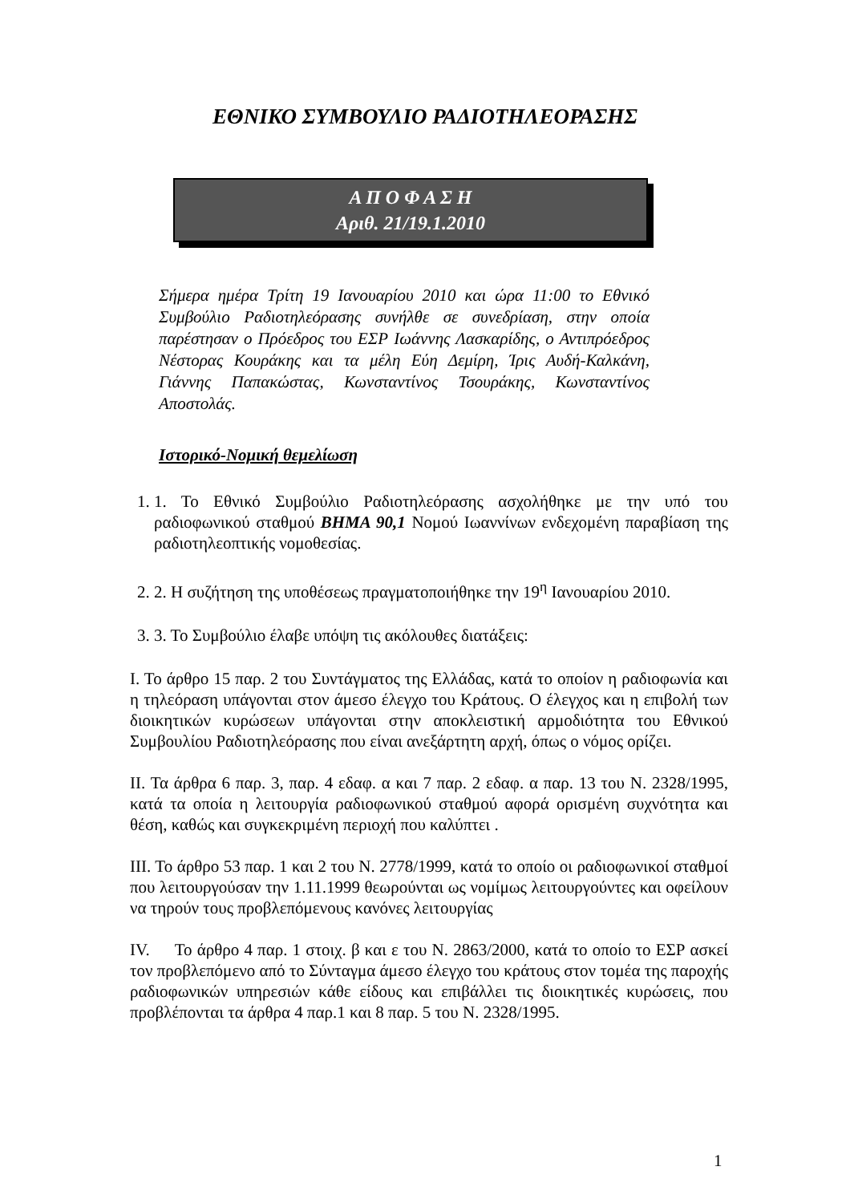ΕΘΝΙΚΟ ΣΥΜΒΟΥΛΙΟ ΡΑΔΙΟΤΗΛΕΟΡΑΣΗΣ
Α Π Ο Φ Α Σ Η
Αριθ. 21/19.1.2010
Σήμερα ημέρα Τρίτη 19 Ιανουαρίου 2010 και ώρα 11:00 το Εθνικό Συμβούλιο Ραδιοτηλεόρασης συνήλθε σε συνεδρίαση, στην οποία παρέστησαν ο Πρόεδρος του ΕΣΡ Ιωάννης Λασκαρίδης, ο Αντιπρόεδρος Νέστορας Κουράκης και τα μέλη Εύη Δεμίρη, Ίρις Αυδή-Καλκάνη, Γιάννης Παπακώστας, Κωνσταντίνος Τσουράκης, Κωνσταντίνος Αποστολάς.
Ιστορικό-Νομική θεμελίωση
1. 1. Το Εθνικό Συμβούλιο Ραδιοτηλεόρασης ασχολήθηκε με την υπό του ραδιοφωνικού σταθμού ΒΗΜΑ 90,1 Νομού Ιωαννίνων ενδεχομένη παραβίαση της ραδιοτηλεοπτικής νομοθεσίας.
2. 2. Η συζήτηση της υποθέσεως πραγματοποιήθηκε την 19<sup>η</sup> Ιανουαρίου 2010.
3. 3. Το Συμβούλιο έλαβε υπόψη τις ακόλουθες διατάξεις:
Ι. Το άρθρο 15 παρ. 2 του Συντάγματος της Ελλάδας, κατά το οποίον η ραδιοφωνία και η τηλεόραση υπάγονται στον άμεσο έλεγχο του Κράτους. Ο έλεγχος και η επιβολή των διοικητικών κυρώσεων υπάγονται στην αποκλειστική αρμοδιότητα του Εθνικού Συμβουλίου Ραδιοτηλεόρασης που είναι ανεξάρτητη αρχή, όπως ο νόμος ορίζει.
ΙΙ. Τα άρθρα 6 παρ. 3, παρ. 4 εδαφ. α και 7 παρ. 2 εδαφ. α παρ. 13 του Ν. 2328/1995, κατά τα οποία η λειτουργία ραδιοφωνικού σταθμού αφορά ορισμένη συχνότητα και θέση, καθώς και συγκεκριμένη περιοχή που καλύπτει .
ΙΙΙ. Το άρθρο 53 παρ. 1 και 2 του Ν. 2778/1999, κατά το οποίο οι ραδιοφωνικοί σταθμοί που λειτουργούσαν την 1.11.1999 θεωρούνται ως νομίμως λειτουργούντες και οφείλουν να τηρούν τους προβλεπόμενους κανόνες λειτουργίας
IV. Το άρθρο 4 παρ. 1 στοιχ. β και ε του Ν. 2863/2000, κατά το οποίο το ΕΣΡ ασκεί τον προβλεπόμενο από το Σύνταγμα άμεσο έλεγχο του κράτους στον τομέα της παροχής ραδιοφωνικών υπηρεσιών κάθε είδους και επιβάλλει τις διοικητικές κυρώσεις, που προβλέπονται τα άρθρα 4 παρ.1 και 8 παρ. 5 του Ν. 2328/1995.
1